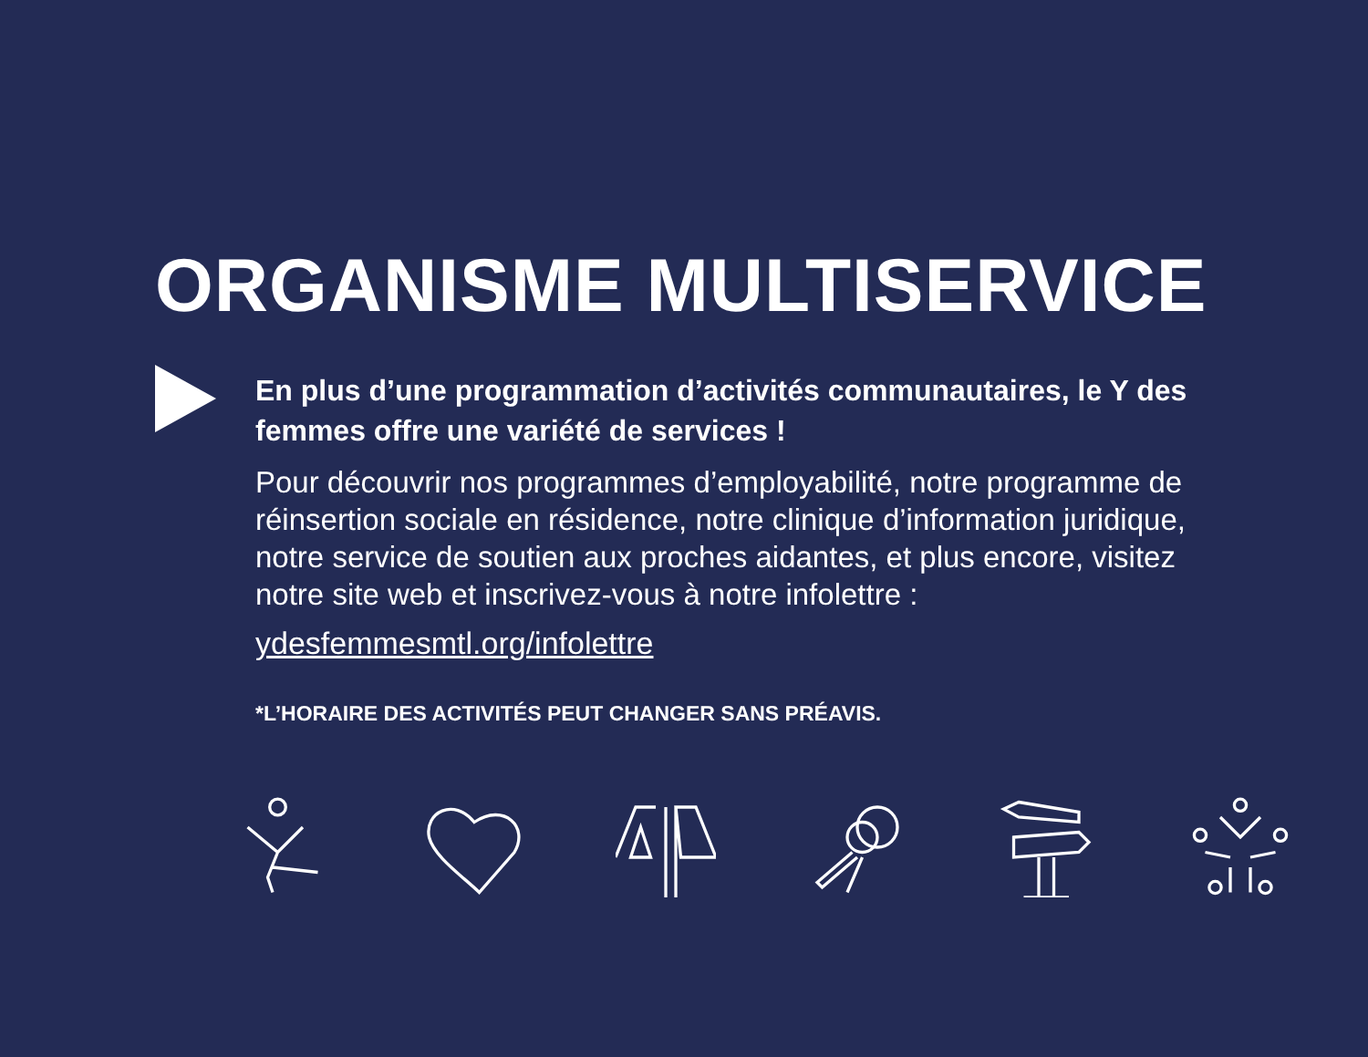ORGANISME MULTISERVICE
En plus d’une programmation d’activités communautaires, le Y des femmes offre une variété de services !
Pour découvrir nos programmes d’employabilité, notre programme de réinsertion sociale en résidence, notre clinique d’information juridique, notre service de soutien aux proches aidantes, et plus encore, visitez notre site web et inscrivez-vous à notre infolettre :
ydesfemmesmtl.org/infolettre
*L’HORAIRE DES ACTIVITÉS PEUT CHANGER SANS PRÉAVIS.